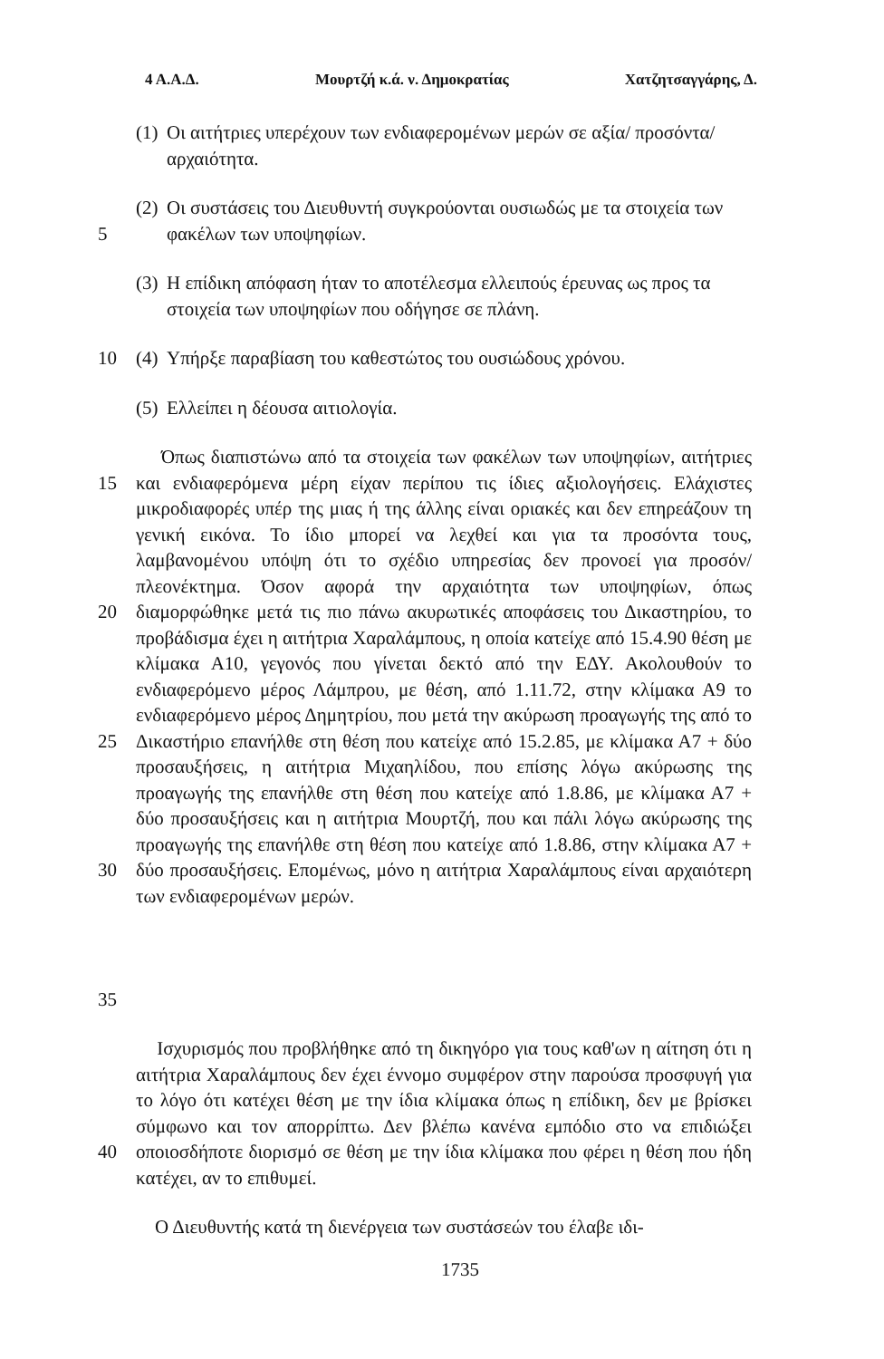4 Α.Α.Δ. Μουρτζή κ.ά. ν. Δημοκρατίας Χατζητσαγγάρης, Δ.
(1) Οι αιτήτριες υπερέχουν των ενδιαφερομένων μερών σε αξία/ προσόντα/αρχαιότητα.
5 (2) Οι συστάσεις του Διευθυντή συγκρούονται ουσιωδώς με τα στοιχεία των φακέλων των υποψηφίων.
(3) Η επίδικη απόφαση ήταν το αποτέλεσμα ελλειπούς έρευνας ως προς τα στοιχεία των υποψηφίων που οδήγησε σε πλάνη.
10 (4) Υπήρξε παραβίαση του καθεστώτος του ουσιώδους χρόνου.
(5) Ελλείπει η δέουσα αιτιολογία.
15
20
25
30
35
Όπως διαπιστώνω από τα στοιχεία των φακέλων των υποψηφίων, αιτήτριες και ενδιαφερόμενα μέρη είχαν περίπου τις ίδιες αξιολογήσεις. Ελάχιστες μικροδιαφορές υπέρ της μιας ή της άλλης είναι οριακές και δεν επηρεάζουν τη γενική εικόνα. Το ίδιο μπορεί να λεχθεί και για τα προσόντα τους, λαμβανομένου υπόψη ότι το σχέδιο υπηρεσίας δεν προνοεί για προσόν/πλεονέκτημα. Όσον αφορά την αρχαιότητα των υποψηφίων, όπως διαμορφώθηκε μετά τις πιο πάνω ακυρωτικές αποφάσεις του Δικαστηρίου, το προβάδισμα έχει η αιτήτρια Χαραλάμπους, η οποία κατείχε από 15.4.90 θέση με κλίμακα Α10, γεγονός που γίνεται δεκτό από την ΕΔΥ. Ακολουθούν το ενδιαφερόμενο μέρος Λάμπρου, με θέση, από 1.11.72, στην κλίμακα Α9 το ενδιαφερόμενο μέρος Δημητρίου, που μετά την ακύρωση προαγωγής της από το Δικαστήριο επανήλθε στη θέση που κατείχε από 15.2.85, με κλίμακα Α7 + δύο προσαυξήσεις, η αιτήτρια Μιχαηλίδου, που επίσης λόγω ακύρωσης της προαγωγής της επανήλθε στη θέση που κατείχε από 1.8.86, με κλίμακα Α7 + δύο προσαυξήσεις και η αιτήτρια Μουρτζή, που και πάλι λόγω ακύρωσης της προαγωγής της επανήλθε στη θέση που κατείχε από 1.8.86, στην κλίμακα Α7 + δύο προσαυξήσεις. Επομένως, μόνο η αιτήτρια Χαραλάμπους είναι αρχαιότερη των ενδιαφερομένων μερών.
40 Ισχυρισμός που προβλήθηκε από τη δικηγόρο για τους καθ'ων η αίτηση ότι η αιτήτρια Χαραλάμπους δεν έχει έννομο συμφέρον στην παρούσα προσφυγή για το λόγο ότι κατέχει θέση με την ίδια κλίμακα όπως η επίδικη, δεν με βρίσκει σύμφωνο και τον απορρίπτω. Δεν βλέπω κανένα εμπόδιο στο να επιδιώξει οποιοσδήποτε διορισμό σε θέση με την ίδια κλίμακα που φέρει η θέση που ήδη κατέχει, αν το επιθυμεί.
Ο Διευθυντής κατά τη διενέργεια των συστάσεών του έλαβε ιδι-
1735